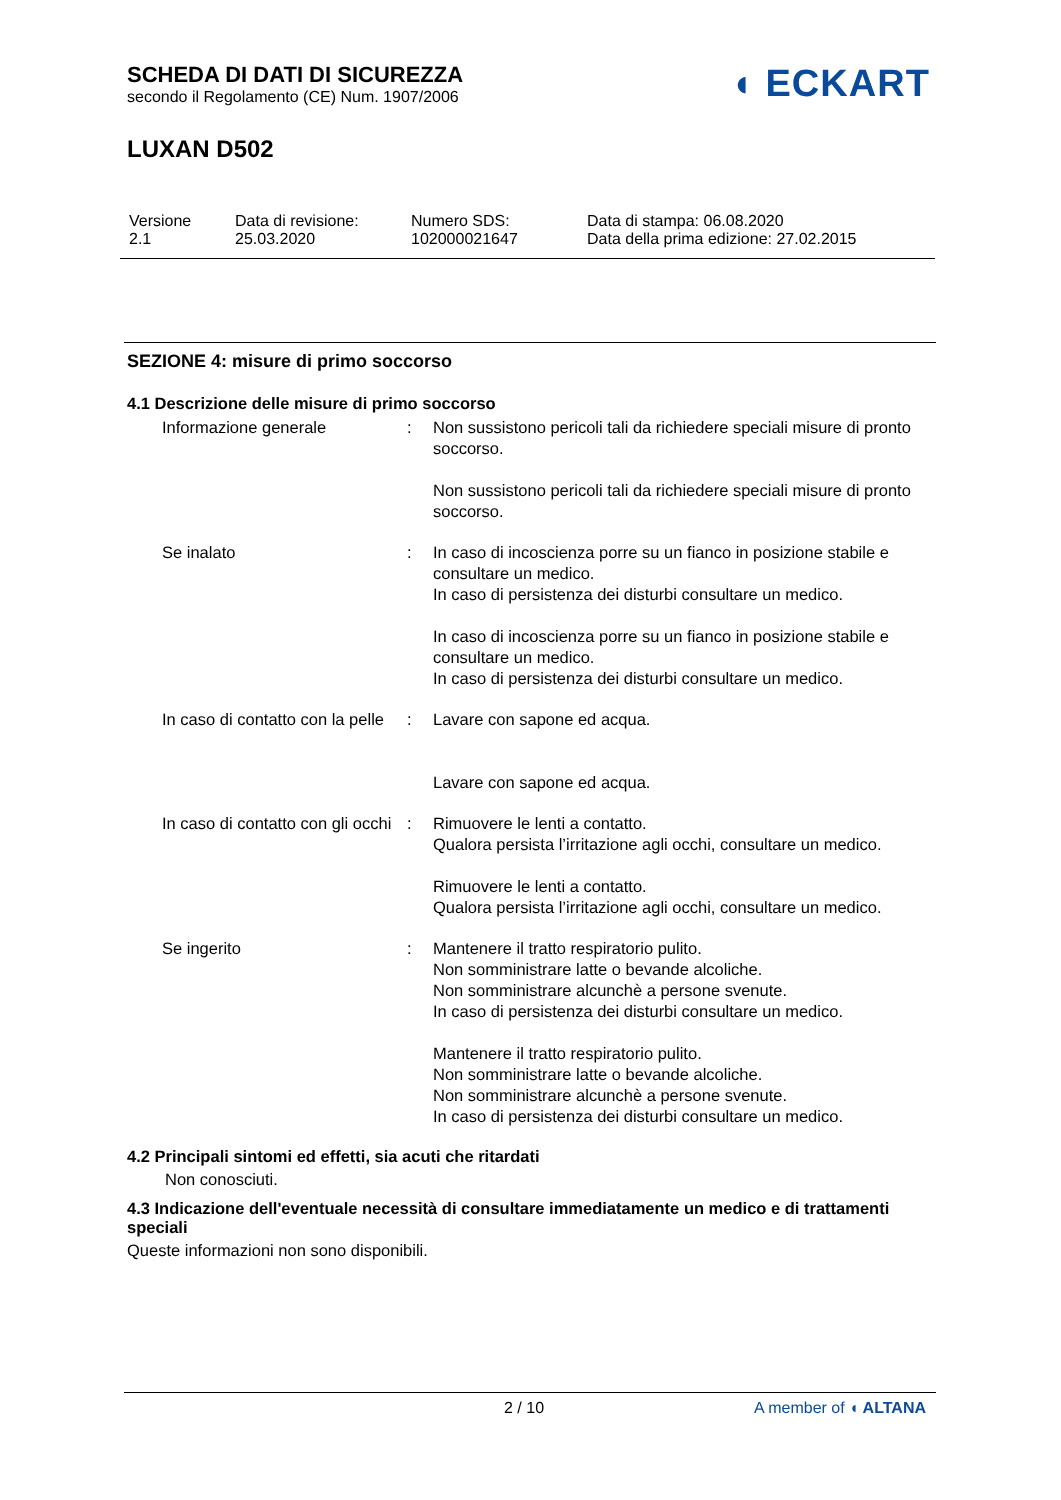SCHEDA DI DATI DI SICUREZZA
secondo il Regolamento (CE) Num. 1907/2006
◖ ECKART
LUXAN D502
| Versione 2.1 | Data di revisione: 25.03.2020 | Numero SDS: 102000021647 | Data di stampa: 06.08.2020 Data della prima edizione: 27.02.2015 |
SEZIONE 4: misure di primo soccorso
4.1 Descrizione delle misure di primo soccorso
| Informazione generale | : | Non sussistono pericoli tali da richiedere speciali misure di pronto soccorso. Non sussistono pericoli tali da richiedere speciali misure di pronto soccorso. |
| Se inalato | : | In caso di incoscienza porre su un fianco in posizione stabile e consultare un medico. In caso di persistenza dei disturbi consultare un medico. In caso di incoscienza porre su un fianco in posizione stabile e consultare un medico. In caso di persistenza dei disturbi consultare un medico. |
| In caso di contatto con la pelle | : | Lavare con sapone ed acqua. Lavare con sapone ed acqua. |
| In caso di contatto con gli occhi | : | Rimuovere le lenti a contatto. Qualora persista l’irritazione agli occhi, consultare un medico. Rimuovere le lenti a contatto. Qualora persista l’irritazione agli occhi, consultare un medico. |
| Se ingerito | : | Mantenere il tratto respiratorio pulito. Non somministrare latte o bevande alcoliche. Non somministrare alcunchè a persone svenute. In caso di persistenza dei disturbi consultare un medico. Mantenere il tratto respiratorio pulito. Non somministrare latte o bevande alcoliche. Non somministrare alcunchè a persone svenute. In caso di persistenza dei disturbi consultare un medico. |
4.2 Principali sintomi ed effetti, sia acuti che ritardati
Non conosciuti.
4.3 Indicazione dell'eventuale necessità di consultare immediatamente un medico e di trattamenti speciali
Queste informazioni non sono disponibili.
2 / 10 A member of ◖ ALTANA